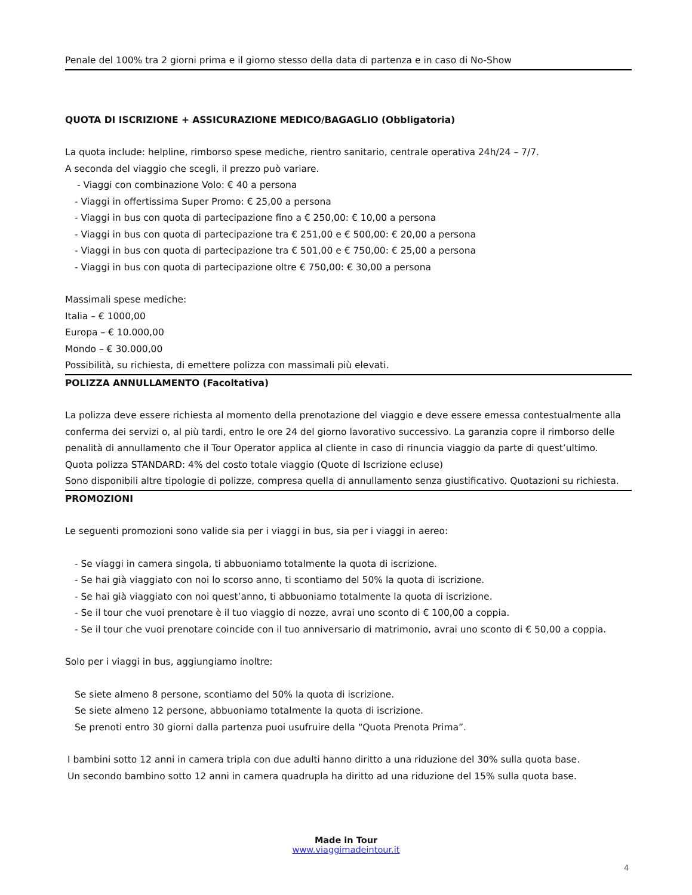Penale del 100% tra 2 giorni prima e il giorno stesso della data di partenza e in caso di No-Show
QUOTA DI ISCRIZIONE + ASSICURAZIONE MEDICO/BAGAGLIO (Obbligatoria)
La quota include: helpline, rimborso spese mediche, rientro sanitario, centrale operativa 24h/24 – 7/7.
A seconda del viaggio che scegli, il prezzo può variare.
- Viaggi con combinazione Volo: € 40 a persona
- Viaggi in offertissima Super Promo: € 25,00 a persona
- Viaggi in bus con quota di partecipazione fino a € 250,00: € 10,00 a persona
- Viaggi in bus con quota di partecipazione tra € 251,00 e € 500,00: € 20,00 a persona
- Viaggi in bus con quota di partecipazione tra € 501,00 e € 750,00: € 25,00 a persona
- Viaggi in bus con quota di partecipazione oltre € 750,00: € 30,00 a persona
Massimali spese mediche:
Italia – € 1000,00
Europa – € 10.000,00
Mondo – € 30.000,00
Possibilità, su richiesta, di emettere polizza con massimali più elevati.
POLIZZA ANNULLAMENTO (Facoltativa)
La polizza deve essere richiesta al momento della prenotazione del viaggio e deve essere emessa contestualmente alla conferma dei servizi o, al più tardi, entro le ore 24 del giorno lavorativo successivo. La garanzia copre il rimborso delle penalità di annullamento che il Tour Operator applica al cliente in caso di rinuncia viaggio da parte di quest’ultimo.
Quota polizza STANDARD: 4% del costo totale viaggio (Quote di Iscrizione ecluse)
Sono disponibili altre tipologie di polizze, compresa quella di annullamento senza giustificativo. Quotazioni su richiesta.
PROMOZIONI
Le seguenti promozioni sono valide sia per i viaggi in bus, sia per i viaggi in aereo:
- Se viaggi in camera singola, ti abbuoniamo totalmente la quota di iscrizione.
- Se hai già viaggiato con noi lo scorso anno, ti scontiamo del 50% la quota di iscrizione.
- Se hai già viaggiato con noi quest’anno, ti abbuoniamo totalmente la quota di iscrizione.
- Se il tour che vuoi prenotare è il tuo viaggio di nozze, avrai uno sconto di € 100,00 a coppia.
- Se il tour che vuoi prenotare coincide con il tuo anniversario di matrimonio, avrai uno sconto di € 50,00 a coppia.
Solo per i viaggi in bus, aggiungiamo inoltre:
Se siete almeno 8 persone, scontiamo del 50% la quota di iscrizione.
Se siete almeno 12 persone, abbuoniamo totalmente la quota di iscrizione.
Se prenoti entro 30 giorni dalla partenza puoi usufruire della “Quota Prenota Prima”.
I bambini sotto 12 anni in camera tripla con due adulti hanno diritto a una riduzione del 30% sulla quota base.
Un secondo bambino sotto 12 anni in camera quadrupla ha diritto ad una riduzione del 15% sulla quota base.
Made in Tour
www.viaggimadeintour.it
4